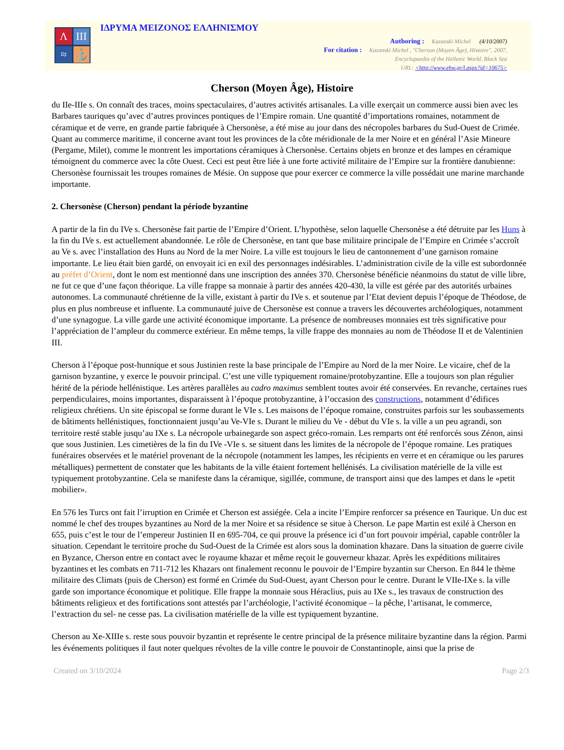Λ
ΙΙΙ
≈
⚓
ΙΔΡΥΜΑ ΜΕΙΖΟΝΟΣ ΕΛΛΗΝΙΣΜΟΥ
Authoring : Kazanski Michel (4/10/2007)
For citation : Kazanski Michel , "Cherson (Moyen Âge), Histoire", 2007,
Encyclopaedia of the Hellenic World, Black Sea
URL: <http://www.ehw.gr/l.aspx?id=10675>
Cherson (Moyen Âge), Histoire
du IIe-IIIe s. On connaît des traces, moins spectaculaires, d’autres activités artisanales. La ville exerçait un commerce aussi bien avec les Barbares tauriques qu’avec d’autres provinces pontiques de l’Empire romain. Une quantité d’importations romaines, notamment de céramique et de verre, en grande partie fabriquée à Chersonèse, a été mise au jour dans des nécropoles barbares du Sud-Ouest de Crimée. Quant au commerce maritime, il concerne avant tout les provinces de la côte méridionale de la mer Noire et en général l’Asie Mineure (Pergame, Milet), comme le montrent les importations céramiques à Chersonèse. Certains objets en bronze et des lampes en céramique témoignent du commerce avec la côte Ouest. Ceci est peut être liée à une forte activité militaire de l’Empire sur la frontière danubienne: Chersonèse fournissait les troupes romaines de Mésie. On suppose que pour exercer ce commerce la ville possédait une marine marchande importante.
2. Chersonèse (Cherson) pendant la période byzantine
A partir de la fin du IVe s. Chersonèse fait partie de l’Empire d’Orient. L’hypothèse, selon laquelle Chersonèse a été détruite par les Huns à la fin du IVe s. est actuellement abandonnée. Le rôle de Chersonèse, en tant que base militaire principale de l’Empire en Crimée s’accroît au Ve s. avec l’installation des Huns au Nord de la mer Noire. La ville est toujours le lieu de cantonnement d’une garnison romaine importante. Le lieu était bien gardé, on envoyait ici en exil des personnages indésirables. L’administration civile de la ville est subordonnée au préfet d’Orient, dont le nom est mentionné dans une inscription des années 370. Chersonèse bénéficie néanmoins du statut de ville libre, ne fut ce que d’une façon théorique. La ville frappe sa monnaie à partir des années 420-430, la ville est gérée par des autorités urbaines autonomes. La communauté chrétienne de la ville, existant à partir du IVe s. et soutenue par l’Etat devient depuis l’époque de Théodose, de plus en plus nombreuse et influente. La communauté juive de Chersonèse est connue a travers les découvertes archéologiques, notamment d’une synagogue. La ville garde une activité économique importante. La présence de nombreuses monnaies est très significative pour l’appréciation de l’ampleur du commerce extérieur. En même temps, la ville frappe des monnaies au nom de Théodose II et de Valentinien III.
Cherson à l’époque post-hunnique et sous Justinien reste la base principale de l’Empire au Nord de la mer Noire. Le vicaire, chef de la garnison byzantine, y exerce le pouvoir principal. C’est une ville typiquement romaine/protobyzantine. Elle a toujours son plan régulier hérité de la période hellénistique. Les artères parallèles au cadro maximus semblent toutes avoir été conservées. En revanche, certaines rues perpendiculaires, moins importantes, disparaissent à l’époque protobyzantine, à l’occasion des constructions, notamment d’édifices religieux chrétiens. Un site épiscopal se forme durant le VIe s. Les maisons de l’époque romaine, construites parfois sur les soubassements de bâtiments hellénistiques, fonctionnaient jusqu’au Ve-VIe s. Durant le milieu du Ve - début du VIe s. la ville a un peu agrandi, son territoire resté stable jusqu’au IXe s. La nécropole urbainegarde son aspect gréco-romain. Les remparts ont été renforcés sous Zénon, ainsi que sous Justinien. Les cimetières de la fin du IVe -VIe s. se situent dans les limites de la nécropole de l’époque romaine. Les pratiques funéraires observées et le matériel provenant de la nécropole (notamment les lampes, les récipients en verre et en céramique ou les parures métalliques) permettent de constater que les habitants de la ville étaient fortement hellénisés. La civilisation matérielle de la ville est typiquement protobyzantine. Cela se manifeste dans la céramique, sigillée, commune, de transport ainsi que des lampes et dans le «petit mobilier».
En 576 les Turcs ont fait l’irruption en Crimée et Cherson est assiégée. Cela a incite l’Empire renforcer sa présence en Taurique. Un duc est nommé le chef des troupes byzantines au Nord de la mer Noire et sa résidence se situe à Cherson. Le pape Martin est exilé à Cherson en 655, puis c’est le tour de l’empereur Justinien II en 695-704, ce qui prouve la présence ici d’un fort pouvoir impérial, capable contrôler la situation. Cependant le territoire proche du Sud-Ouest de la Crimée est alors sous la domination khazare. Dans la situation de guerre civile en Byzance, Cherson entre en contact avec le royaume khazar et même reçoit le gouverneur khazar. Après les expéditions militaires byzantines et les combats en 711-712 les Khazars ont finalement reconnu le pouvoir de l’Empire byzantin sur Cherson. En 844 le thème militaire des Climats (puis de Cherson) est formé en Crimée du Sud-Ouest, ayant Cherson pour le centre. Durant le VIIe-IXe s. la ville garde son importance économique et politique. Elle frappe la monnaie sous Héraclius, puis au IXe s., les travaux de construction des bâtiments religieux et des fortifications sont attestés par l’archéologie, l’activité économique – la pêche, l’artisanat, le commerce, l’extraction du sel- ne cesse pas. La civilisation matérielle de la ville est typiquement byzantine.
Cherson au Xe-XIIIe s. reste sous pouvoir byzantin et représente le centre principal de la présence militaire byzantine dans la région. Parmi les événements politiques il faut noter quelques révoltes de la ville contre le pouvoir de Constantinople, ainsi que la prise de
Created on 3/10/2024 Page 2/3